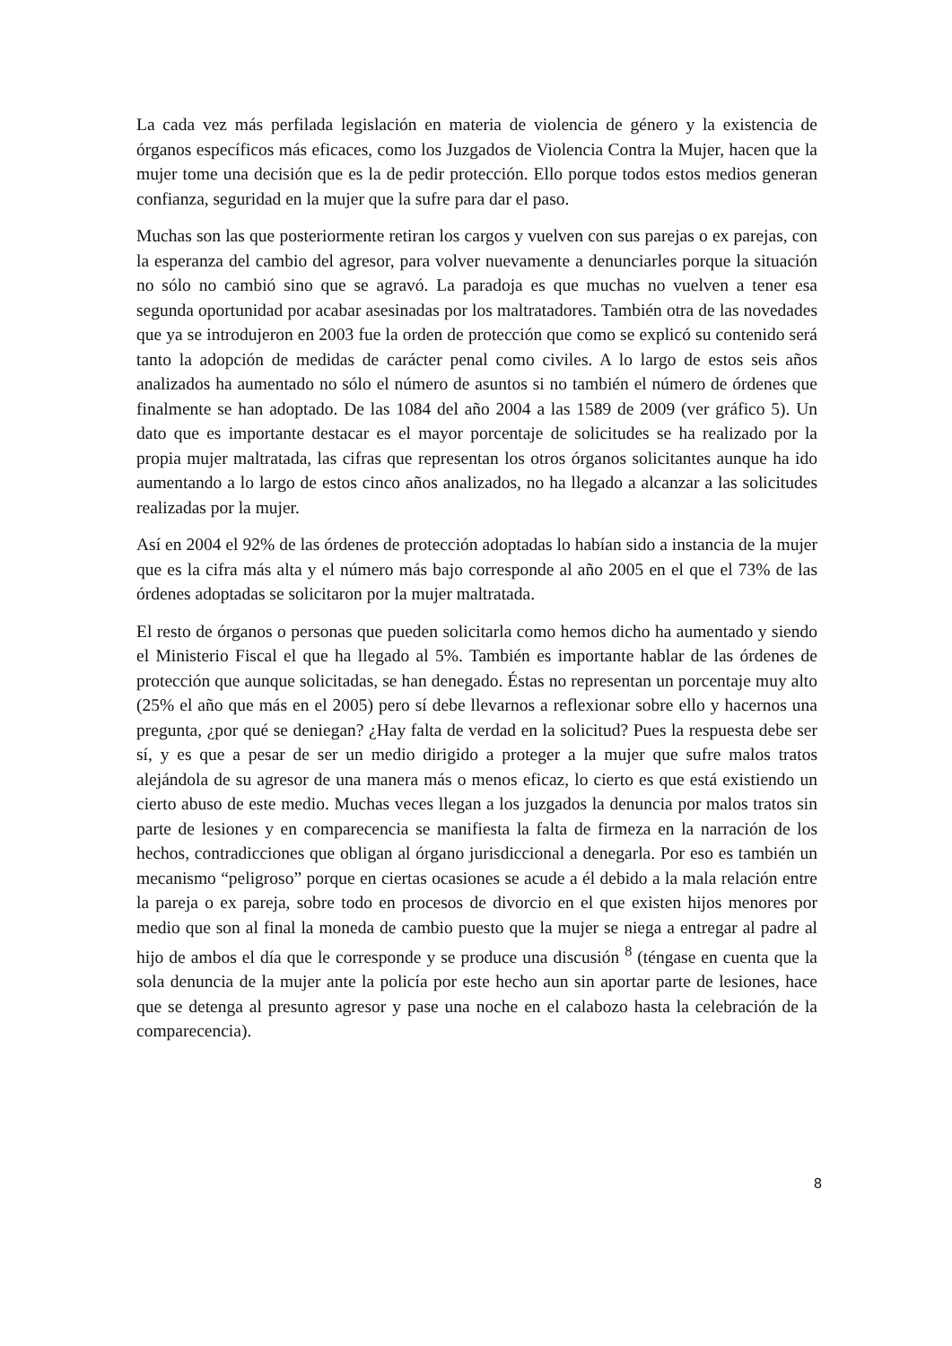La cada vez más perfilada legislación en materia de violencia de género y la existencia de órganos específicos más eficaces, como los Juzgados de Violencia Contra la Mujer, hacen que la mujer tome una decisión que es la de pedir protección. Ello porque todos estos medios generan confianza, seguridad en la mujer que la sufre para dar el paso.
Muchas son las que posteriormente retiran los cargos y vuelven con sus parejas o ex parejas, con la esperanza del cambio del agresor, para volver nuevamente a denunciarles porque la situación no sólo no cambió sino que se agravó. La paradoja es que muchas no vuelven a tener esa segunda oportunidad por acabar asesinadas por los maltratadores. También otra de las novedades que ya se introdujeron en 2003 fue la orden de protección que como se explicó su contenido será tanto la adopción de medidas de carácter penal como civiles. A lo largo de estos seis años analizados ha aumentado no sólo el número de asuntos si no también el número de órdenes que finalmente se han adoptado. De las 1084 del año 2004 a las 1589 de 2009 (ver gráfico 5). Un dato que es importante destacar es el mayor porcentaje de solicitudes se ha realizado por la propia mujer maltratada, las cifras que representan los otros órganos solicitantes aunque ha ido aumentando a lo largo de estos cinco años analizados, no ha llegado a alcanzar a las solicitudes realizadas por la mujer.
Así en 2004 el 92% de las órdenes de protección adoptadas lo habían sido a instancia de la mujer que es la cifra más alta y el número más bajo corresponde al año 2005 en el que el 73% de las órdenes adoptadas se solicitaron por la mujer maltratada.
El resto de órganos o personas que pueden solicitarla como hemos dicho ha aumentado y siendo el Ministerio Fiscal el que ha llegado al 5%. También es importante hablar de las órdenes de protección que aunque solicitadas, se han denegado. Éstas no representan un porcentaje muy alto (25% el año que más en el 2005) pero sí debe llevarnos a reflexionar sobre ello y hacernos una pregunta, ¿por qué se deniegan? ¿Hay falta de verdad en la solicitud? Pues la respuesta debe ser sí, y es que a pesar de ser un medio dirigido a proteger a la mujer que sufre malos tratos alejándola de su agresor de una manera más o menos eficaz, lo cierto es que está existiendo un cierto abuso de este medio. Muchas veces llegan a los juzgados la denuncia por malos tratos sin parte de lesiones y en comparecencia se manifiesta la falta de firmeza en la narración de los hechos, contradicciones que obligan al órgano jurisdiccional a denegarla. Por eso es también un mecanismo “peligroso” porque en ciertas ocasiones se acude a él debido a la mala relación entre la pareja o ex pareja, sobre todo en procesos de divorcio en el que existen hijos menores por medio que son al final la moneda de cambio puesto que la mujer se niega a entregar al padre al hijo de ambos el día que le corresponde y se produce una discusión <sup>8</sup> (téngase en cuenta que la sola denuncia de la mujer ante la policía por este hecho aun sin aportar parte de lesiones, hace que se detenga al presunto agresor y pase una noche en el calabozo hasta la celebración de la comparecencia).
8